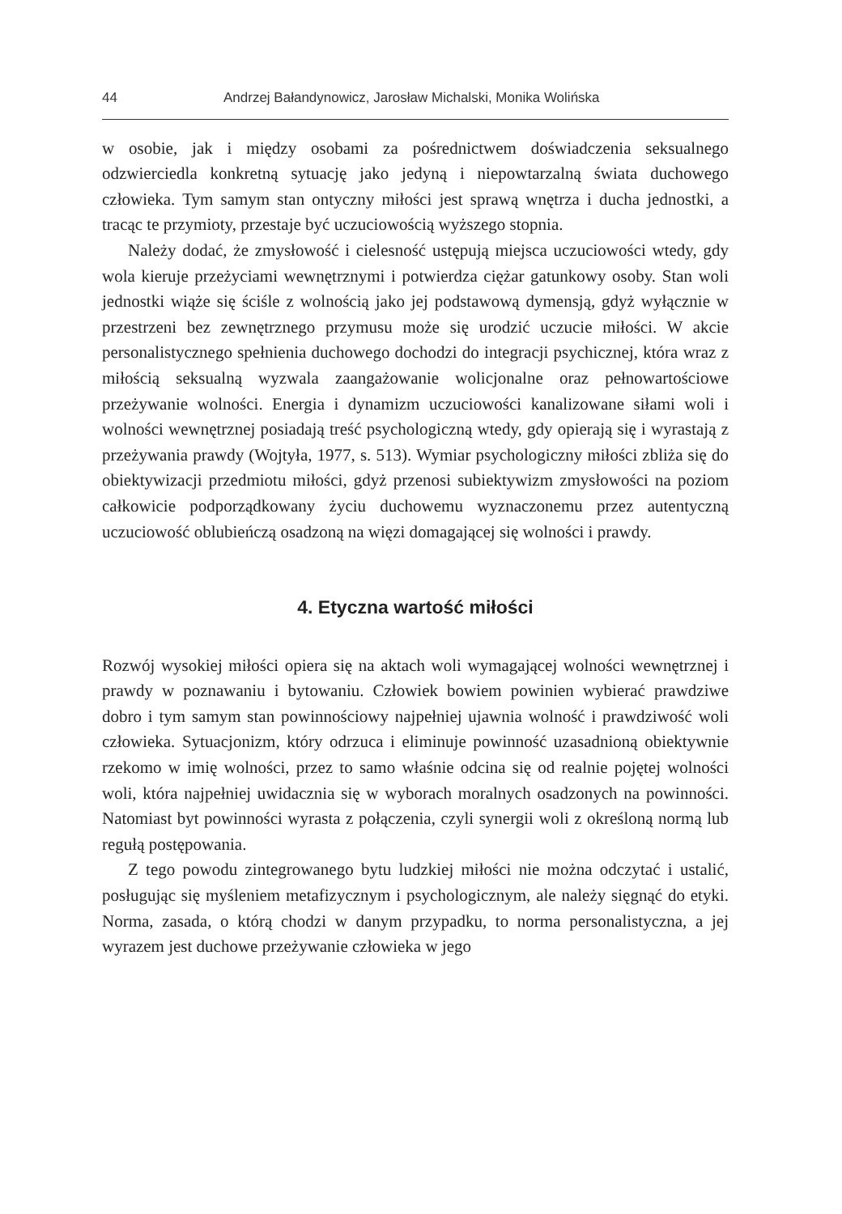44 Andrzej Bałandynowicz, Jarosław Michalski, Monika Wolińska
w osobie, jak i między osobami za pośrednictwem doświadczenia seksualnego odzwierciedla konkretną sytuację jako jedyną i niepowtarzalną świata duchowego człowieka. Tym samym stan ontyczny miłości jest sprawą wnętrza i ducha jednostki, a tracąc te przymioty, przestaje być uczuciowością wyższego stopnia.
Należy dodać, że zmysłowość i cielesność ustępują miejsca uczuciowości wtedy, gdy wola kieruje przeżyciami wewnętrznymi i potwierdza ciężar gatunkowy osoby. Stan woli jednostki wiąże się ściśle z wolnością jako jej podstawową dymensją, gdyż wyłącznie w przestrzeni bez zewnętrznego przymusu może się urodzić uczucie miłości. W akcie personalistycznego spełnienia duchowego dochodzi do integracji psychicznej, która wraz z miłością seksualną wyzwala zaangażowanie wolicjonalne oraz pełnowartościowe przeżywanie wolności. Energia i dynamizm uczuciowości kanalizowane siłami woli i wolności wewnętrznej posiadają treść psychologiczną wtedy, gdy opierają się i wyrastają z przeżywania prawdy (Wojtyła, 1977, s. 513). Wymiar psychologiczny miłości zbliża się do obiektywizacji przedmiotu miłości, gdyż przenosi subiektywizm zmysłowości na poziom całkowicie podporządkowany życiu duchowemu wyznaczonemu przez autentyczną uczuciowość oblubieńczą osadzoną na więzi domagającej się wolności i prawdy.
4. Etyczna wartość miłości
Rozwój wysokiej miłości opiera się na aktach woli wymagającej wolności wewnętrznej i prawdy w poznawaniu i bytowaniu. Człowiek bowiem powinien wybierać prawdziwe dobro i tym samym stan powinnościowy najpełniej ujawnia wolność i prawdziwość woli człowieka. Sytuacjonizm, który odrzuca i eliminuje powinność uzasadnioną obiektywnie rzekomo w imię wolności, przez to samo właśnie odcina się od realnie pojętej wolności woli, która najpełniej uwidacznia się w wyborach moralnych osadzonych na powinności. Natomiast byt powinności wyrasta z połączenia, czyli synergii woli z określoną normą lub regułą postępowania.
Z tego powodu zintegrowanego bytu ludzkiej miłości nie można odczytać i ustalić, posługując się myśleniem metafizycznym i psychologicznym, ale należy sięgnąć do etyki. Norma, zasada, o którą chodzi w danym przypadku, to norma personalistyczna, a jej wyrazem jest duchowe przeżywanie człowieka w jego